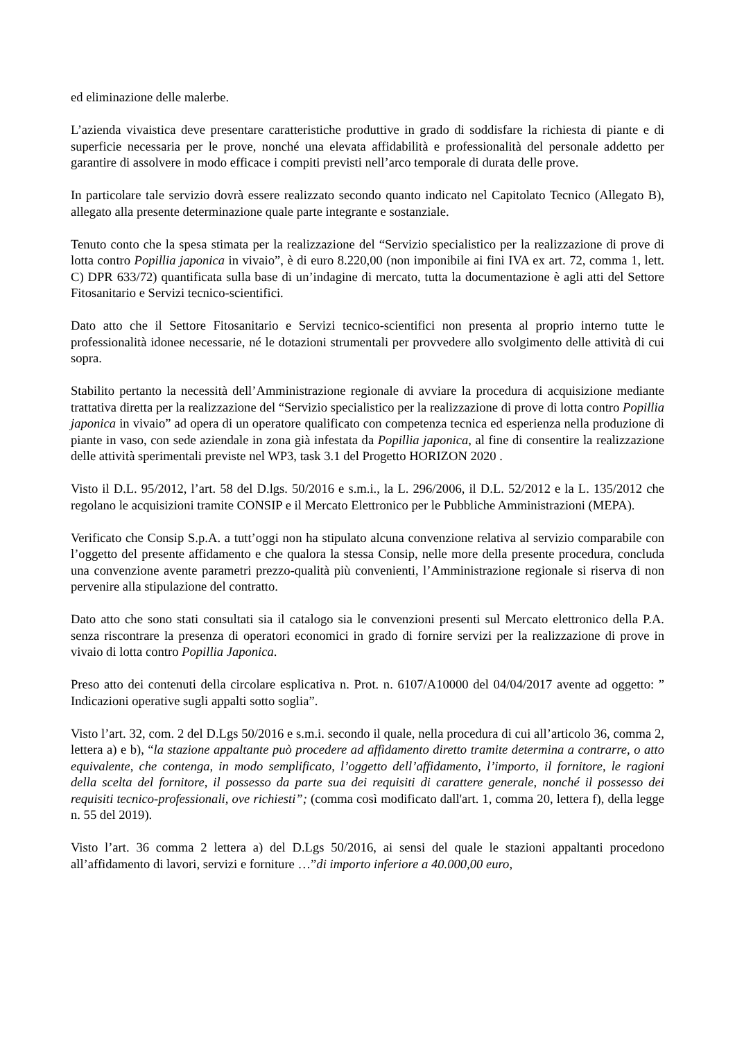ed eliminazione delle malerbe.
L’azienda vivaistica deve presentare caratteristiche produttive in grado di soddisfare la richiesta di piante e di superficie necessaria per le prove, nonché una elevata affidabilità e professionalità del personale addetto per garantire di assolvere in modo efficace i compiti previsti nell’arco temporale di durata delle prove.
In particolare tale servizio dovrà essere realizzato secondo quanto indicato nel Capitolato Tecnico (Allegato B), allegato alla presente determinazione quale parte integrante e sostanziale.
Tenuto conto che la spesa stimata per la realizzazione del “Servizio specialistico per la realizzazione di prove di lotta contro Popillia japonica in vivaio”, è di euro 8.220,00 (non imponibile ai fini IVA ex art. 72, comma 1, lett. C) DPR 633/72) quantificata sulla base di un’indagine di mercato, tutta la documentazione è agli atti del Settore Fitosanitario e Servizi tecnico-scientifici.
Dato atto che il Settore Fitosanitario e Servizi tecnico-scientifici non presenta al proprio interno tutte le professionalità idonee necessarie, né le dotazioni strumentali per provvedere allo svolgimento delle attività di cui sopra.
Stabilito pertanto la necessità dell’Amministrazione regionale di avviare la procedura di acquisizione mediante trattativa diretta per la realizzazione del “Servizio specialistico per la realizzazione di prove di lotta contro Popillia japonica in vivaio” ad opera di un operatore qualificato con competenza tecnica ed esperienza nella produzione di piante in vaso, con sede aziendale in zona già infestata da Popillia japonica, al fine di consentire la realizzazione delle attività sperimentali previste nel WP3, task 3.1 del Progetto HORIZON 2020 .
Visto il D.L. 95/2012, l’art. 58 del D.lgs. 50/2016 e s.m.i., la L. 296/2006, il D.L. 52/2012 e la L. 135/2012 che regolano le acquisizioni tramite CONSIP e il Mercato Elettronico per le Pubbliche Amministrazioni (MEPA).
Verificato che Consip S.p.A. a tutt’oggi non ha stipulato alcuna convenzione relativa al servizio comparabile con l’oggetto del presente affidamento e che qualora la stessa Consip, nelle more della presente procedura, concluda una convenzione avente parametri prezzo-qualità più convenienti, l’Amministrazione regionale si riserva di non pervenire alla stipulazione del contratto.
Dato atto che sono stati consultati sia il catalogo sia le convenzioni presenti sul Mercato elettronico della P.A. senza riscontrare la presenza di operatori economici in grado di fornire servizi per la realizzazione di prove in vivaio di lotta contro Popillia Japonica.
Preso atto dei contenuti della circolare esplicativa n. Prot. n. 6107/A10000 del 04/04/2017 avente ad oggetto: ” Indicazioni operative sugli appalti sotto soglia”.
Visto l’art. 32, com. 2 del D.Lgs 50/2016 e s.m.i. secondo il quale, nella procedura di cui all’articolo 36, comma 2, lettera a) e b), “la stazione appaltante può procedere ad affidamento diretto tramite determina a contrarre, o atto equivalente, che contenga, in modo semplificato, l’oggetto dell’affidamento, l’importo, il fornitore, le ragioni della scelta del fornitore, il possesso da parte sua dei requisiti di carattere generale, nonché il possesso dei requisiti tecnico-professionali, ove richiesti”; (comma così modificato dall'art. 1, comma 20, lettera f), della legge n. 55 del 2019).
Visto l’art. 36 comma 2 lettera a) del D.Lgs 50/2016, ai sensi del quale le stazioni appaltanti procedono all’affidamento di lavori, servizi e forniture …”di importo inferiore a 40.000,00 euro,